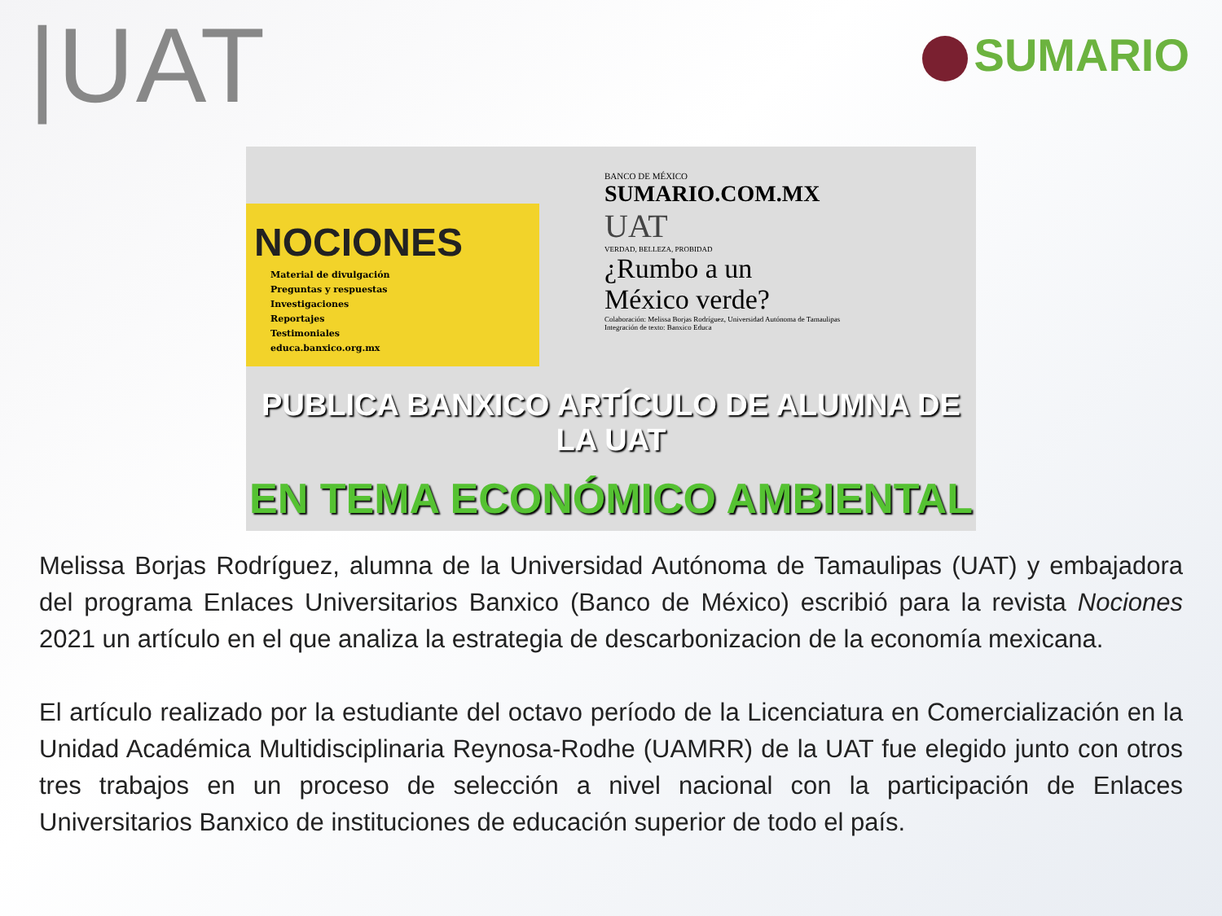|UAT
SUMARIO
NOCIONES
Material de divulgación
Preguntas y respuestas
Investigaciones
Reportajes
Testimoniales
educa.banxico.org.mx
BANCO DE MÉXICO
SUMARIO.COM.MX
UAT
VERDAD, BELLEZA, PROBIDAD
¿Rumbo a un
México verde?
Colaboración: Melissa Borjas Rodríguez, Universidad Autónoma de Tamaulipas
Integración de texto: Banxico Educa
PUBLICA BANXICO ARTÍCULO DE ALUMNA DE LA UAT
EN TEMA ECONÓMICO AMBIENTAL
Melissa Borjas Rodríguez, alumna de la Universidad Autónoma de Tamaulipas (UAT) y embajadora del programa Enlaces Universitarios Banxico (Banco de México) escribió para la revista Nociones 2021 un artículo en el que analiza la estrategia de descarbonizacion de la economía mexicana.
El artículo realizado por la estudiante del octavo período de la Licenciatura en Comercialización en la Unidad Académica Multidisciplinaria Reynosa-Rodhe (UAMRR) de la UAT fue elegido junto con otros tres trabajos en un proceso de selección a nivel nacional con la participación de Enlaces Universitarios Banxico de instituciones de educación superior de todo el país.